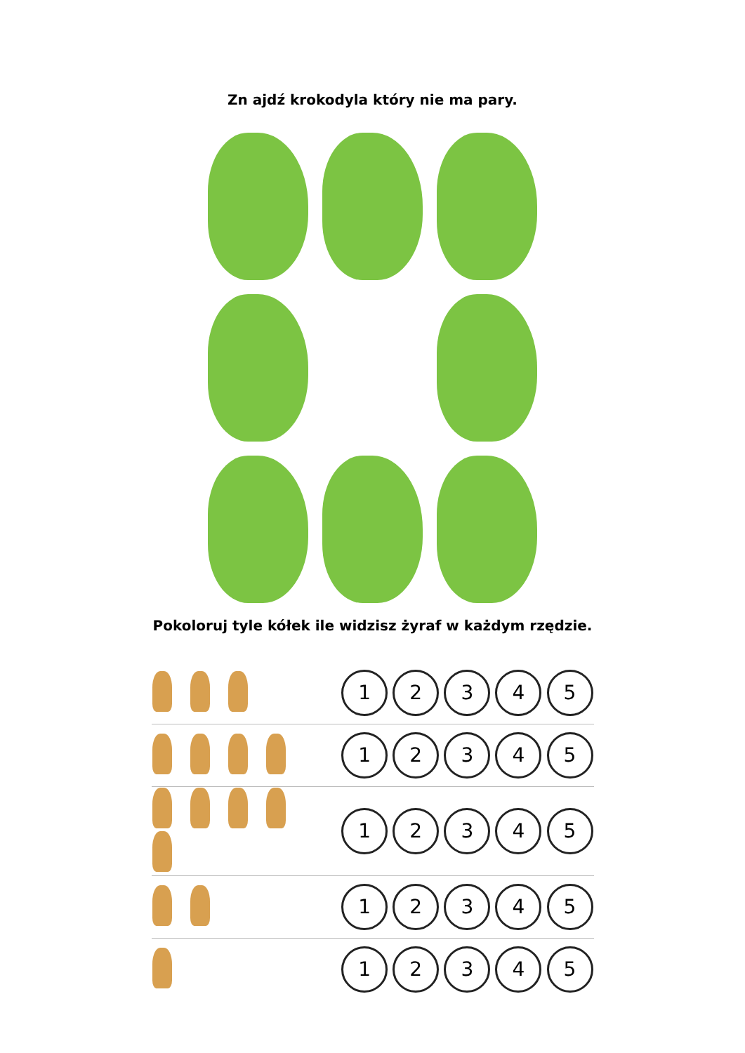Zn ajdź krokodyla który nie ma pary.
Pokoloruj tyle kółek ile widzisz żyraf w każdym rzędzie.
| | 1 2 3 4 5 |
| | 1 2 3 4 5 |
| | 1 2 3 4 5 |
| | 1 2 3 4 5 |
| | 1 2 3 4 5 |